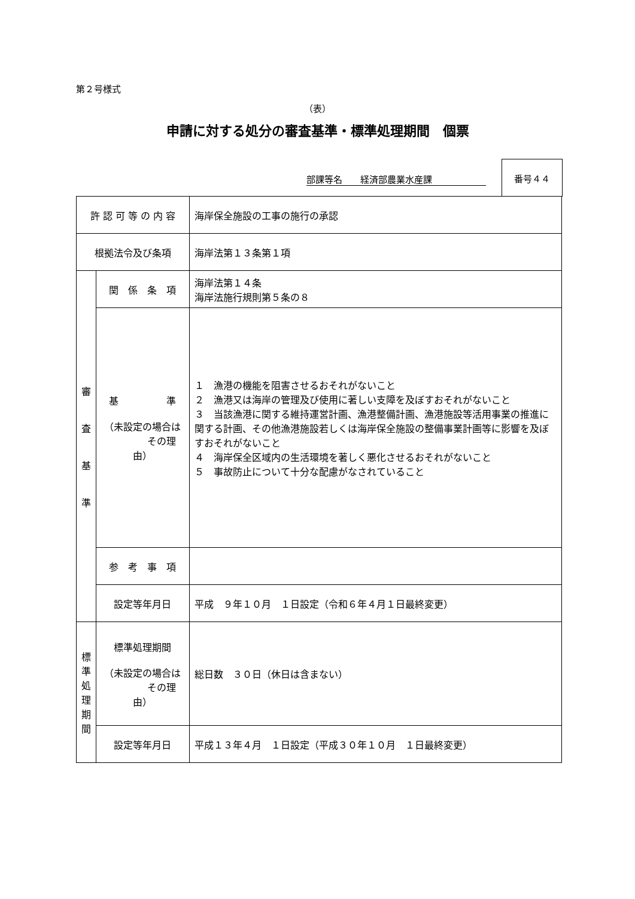第２号様式
（表）
申請に対する処分の審査基準・標準処理期間　個票
部課等名　　経済部農業水産課
番号４４
| 許 認 可 等 の 内 容 | | 海岸保全施設の工事の施行の承認 |
| 根拠法令及び条項 | | 海岸法第１３条第１項 |
| 審 査 基 準 | 関 係 条 項 | 海岸法第１４条 海岸法施行規則第５条の８ |
| | 基 準 （未設定の場合は その理由） | １ 漁港の機能を阻害させるおそれがないこと ２ 漁港又は海岸の管理及び使用に著しい支障を及ぼすおそれがないこと ３ 当該漁港に関する維持運営計画、漁港整備計画、漁港施設等活用事業の推進に関する計画、その他漁港施設若しくは海岸保全施設の整備事業計画等に影響を及ぼすおそれがないこと ４ 海岸保全区域内の生活環境を著しく悪化させるおそれがないこと ５ 事故防止について十分な配慮がなされていること |
| | 参 考 事 項 | |
| | 設定等年月日 | 平成 ９年１０月 １日設定（令和６年４月１日最終変更） |
| 標 準 処 理 期 間 | 標準処理期間 （未設定の場合は その理由） | 総日数 ３０日（休日は含まない） |
| | 設定等年月日 | 平成１３年４月 １日設定（平成３０年１０月 １日最終変更） |